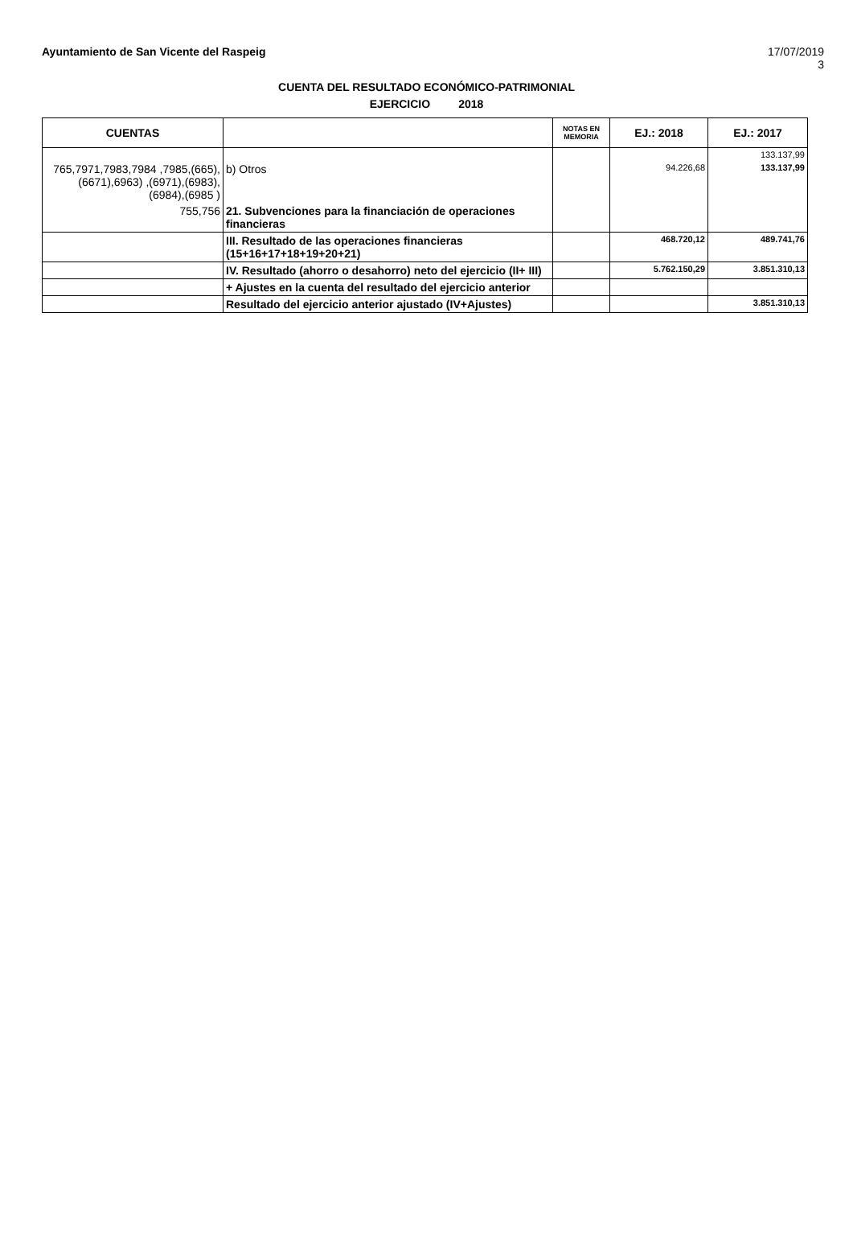Ayuntamiento de San Vicente del Raspeig 17/07/2019
3
CUENTA DEL RESULTADO ECONÓMICO-PATRIMONIAL
EJERCICIO 2018
| CUENTAS | | NOTAS EN MEMORIA | EJ.: 2018 | EJ.: 2017 |
| --- | --- | --- | --- | --- |
| | | | | 133.137,99 |
| 765,7971,7983,7984 ,7985,(665),(6671),6963) ,(6971),(6983),(6984),(6985 ) | b) Otros | | 94.226,68 | 133.137,99 |
| 755,756 | 21. Subvenciones para la financiación de operaciones financieras | | | |
| | III. Resultado de las operaciones financieras (15+16+17+18+19+20+21) | | 468.720,12 | 489.741,76 |
| | IV. Resultado (ahorro o desahorro) neto del ejercicio (II+ III) | | 5.762.150,29 | 3.851.310,13 |
| | + Ajustes en la cuenta del resultado del ejercicio anterior | | | |
| | Resultado del ejercicio anterior ajustado (IV+Ajustes) | | | 3.851.310,13 |